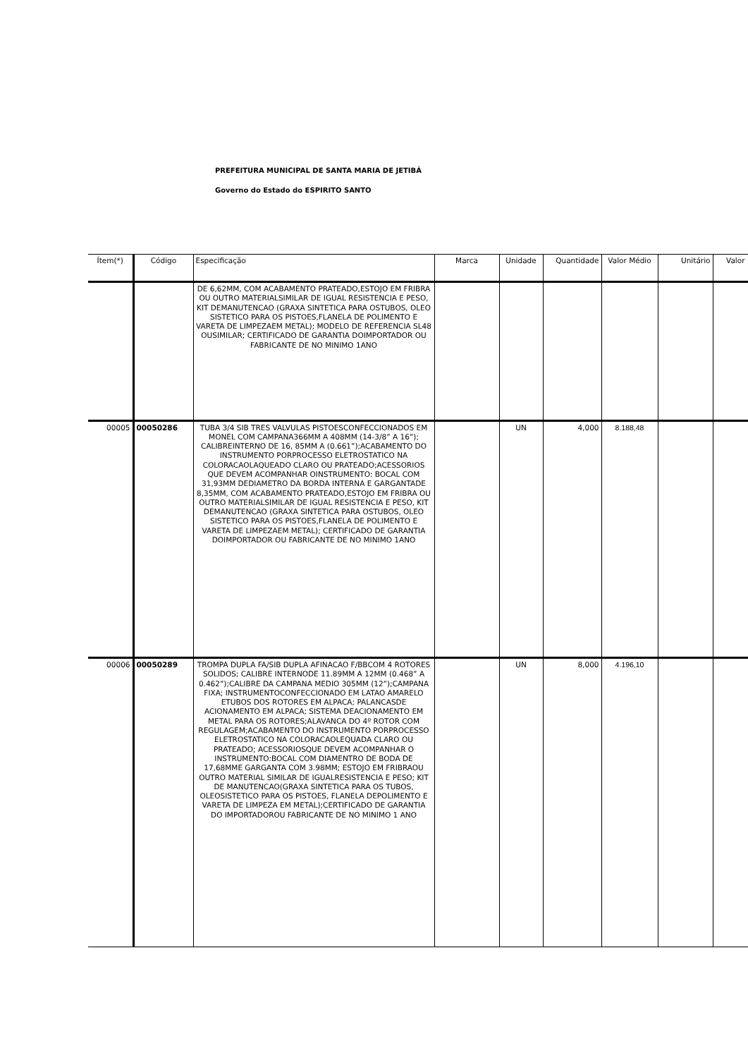PREFEITURA MUNICIPAL DE SANTA MARIA DE JETIBÁ
Governo do Estado do ESPIRITO SANTO
| Ítem(*) | Código | Especificação | Marca | Unidade | Quantidade | Valor Médio | Unitário | Valor |
| --- | --- | --- | --- | --- | --- | --- | --- | --- |
| | | DE 6,62MM, COM ACABAMENTO PRATEADO,ESTOJO EM FRIBRA OU OUTRO MATERIALSIMILAR DE IGUAL RESISTENCIA E PESO, KIT DEMANUTENCAO (GRAXA SINTETICA PARA OSTUBOS, OLEO SISTETICO PARA OS PISTOES,FLANELA DE POLIMENTO E VARETA DE LIMPEZAEM METAL); MODELO DE REFERENCIA SL48 OUSIMILAR; CERTIFICADO DE GARANTIA DOIMPORTADOR OU FABRICANTE DE NO MINIMO 1ANO | | | | | | |
| 00005 | 00050286 | TUBA 3/4 SIB TRES VALVULAS PISTOESCONFECCIONADOS EM MONEL COM CAMPANA366MM A 408MM (14-3/8” A 16”); CALIBREINTERNO DE 16, 85MM A (0.661”);ACABAMENTO DO INSTRUMENTO PORPROCESSO ELETROSTATICO NA COLORACAOLAQUEADO CLARO OU PRATEADO;ACESSORIOS QUE DEVEM ACOMPANHAR OINSTRUMENTO: BOCAL COM 31,93MM DEDIAMETRO DA BORDA INTERNA E GARGANTADE 8,35MM, COM ACABAMENTO PRATEADO,ESTOJO EM FRIBRA OU OUTRO MATERIALSIMILAR DE IGUAL RESISTENCIA E PESO, KIT DEMANUTENCAO (GRAXA SINTETICA PARA OSTUBOS, OLEO SISTETICO PARA OS PISTOES,FLANELA DE POLIMENTO E VARETA DE LIMPEZAEM METAL); CERTIFICADO DE GARANTIA DOIMPORTADOR OU FABRICANTE DE NO MINIMO 1ANO | | UN | 4,000 | 8.188,48 | | |
| 00006 | 00050289 | TROMPA DUPLA FA/SIB DUPLA AFINACAO F/BBCOM 4 ROTORES SOLIDOS; CALIBRE INTERNODE 11.89MM A 12MM (0.468” A 0.462”);CALIBRE DA CAMPANA MEDIO 305MM (12”);CAMPANA FIXA; INSTRUMENTOCONFECCIONADO EM LATAO AMARELO ETUBOS DOS ROTORES EM ALPACA; PALANCASDE ACIONAMENTO EM ALPACA; SISTEMA DEACIONAMENTO EM METAL PARA OS ROTORES;ALAVANCA DO 4º ROTOR COM REGULAGEM;ACABAMENTO DO INSTRUMENTO PORPROCESSO ELETROSTATICO NA COLORACAOLEQUADA CLARO OU PRATEADO; ACESSORIOSQUE DEVEM ACOMPANHAR O INSTRUMENTO:BOCAL COM DIAMENTRO DE BODA DE 17,68MME GARGANTA COM 3.98MM; ESTOJO EM FRIBRAOU OUTRO MATERIAL SIMILAR DE IGUALRESISTENCIA E PESO; KIT DE MANUTENCAO(GRAXA SINTETICA PARA OS TUBOS, OLEOSISTETICO PARA OS PISTOES, FLANELA DEPOLIMENTO E VARETA DE LIMPEZA EM METAL);CERTIFICADO DE GARANTIA DO IMPORTADOROU FABRICANTE DE NO MINIMO 1 ANO | | UN | 8,000 | 4.196,10 | | |